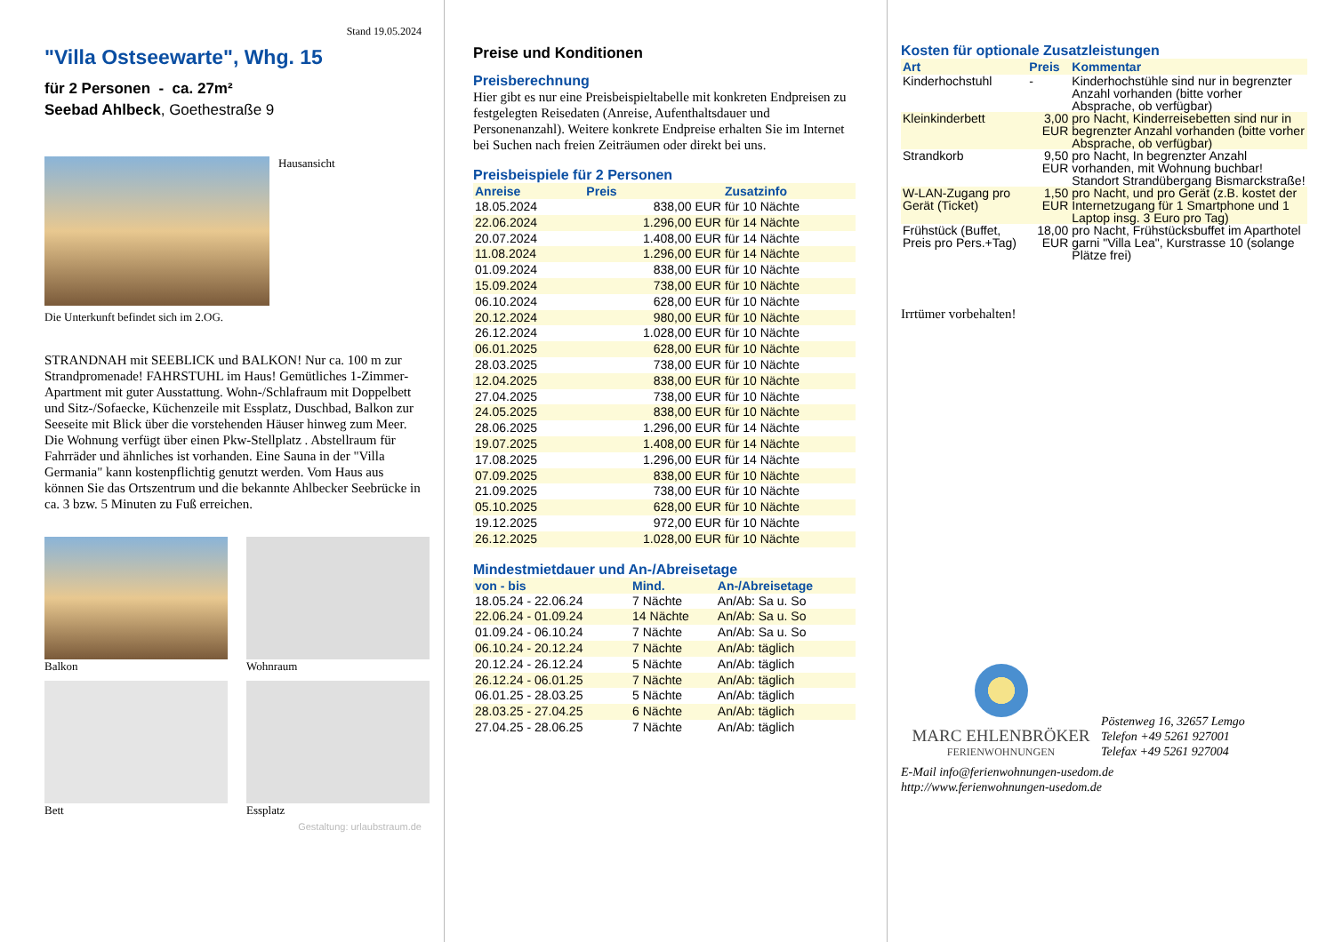Stand 19.05.2024
"Villa Ostseewarte", Whg. 15
für 2 Personen - ca. 27m²
Seebad Ahlbeck, Goethestraße 9
Hausansicht
Die Unterkunft befindet sich im 2.OG.
STRANDNAH mit SEEBLICK und BALKON! Nur ca. 100 m zur Strandpromenade! FAHRSTUHL im Haus! Gemütliches 1-Zimmer-Apartment mit guter Ausstattung. Wohn-/Schlafraum mit Doppelbett und Sitz-/Sofaecke, Küchenzeile mit Essplatz, Duschbad, Balkon zur Seeseite mit Blick über die vorstehenden Häuser hinweg zum Meer. Die Wohnung verfügt über einen Pkw-Stellplatz . Abstellraum für Fahrräder und ähnliches ist vorhanden. Eine Sauna in der "Villa Germania" kann kostenpflichtig genutzt werden. Vom Haus aus können Sie das Ortszentrum und die bekannte Ahlbecker Seebrücke in ca. 3 bzw. 5 Minuten zu Fuß erreichen.
Balkon
Wohnraum
Bett
Essplatz
Gestaltung: urlaubstraum.de
Preise und Konditionen
Preisberechnung
Hier gibt es nur eine Preisbeispieltabelle mit konkreten Endpreisen zu festgelegten Reisedaten (Anreise, Aufenthaltsdauer und Personenanzahl). Weitere konkrete Endpreise erhalten Sie im Internet bei Suchen nach freien Zeiträumen oder direkt bei uns.
Preisbeispiele für 2 Personen
| Anreise | Preis | Zusatzinfo |
| --- | --- | --- |
| 18.05.2024 | 838,00 EUR | für 10 Nächte |
| 22.06.2024 | 1.296,00 EUR | für 14 Nächte |
| 20.07.2024 | 1.408,00 EUR | für 14 Nächte |
| 11.08.2024 | 1.296,00 EUR | für 14 Nächte |
| 01.09.2024 | 838,00 EUR | für 10 Nächte |
| 15.09.2024 | 738,00 EUR | für 10 Nächte |
| 06.10.2024 | 628,00 EUR | für 10 Nächte |
| 20.12.2024 | 980,00 EUR | für 10 Nächte |
| 26.12.2024 | 1.028,00 EUR | für 10 Nächte |
| 06.01.2025 | 628,00 EUR | für 10 Nächte |
| 28.03.2025 | 738,00 EUR | für 10 Nächte |
| 12.04.2025 | 838,00 EUR | für 10 Nächte |
| 27.04.2025 | 738,00 EUR | für 10 Nächte |
| 24.05.2025 | 838,00 EUR | für 10 Nächte |
| 28.06.2025 | 1.296,00 EUR | für 14 Nächte |
| 19.07.2025 | 1.408,00 EUR | für 14 Nächte |
| 17.08.2025 | 1.296,00 EUR | für 14 Nächte |
| 07.09.2025 | 838,00 EUR | für 10 Nächte |
| 21.09.2025 | 738,00 EUR | für 10 Nächte |
| 05.10.2025 | 628,00 EUR | für 10 Nächte |
| 19.12.2025 | 972,00 EUR | für 10 Nächte |
| 26.12.2025 | 1.028,00 EUR | für 10 Nächte |
Mindestmietdauer und An-/Abreisetage
| von - bis | Mind. | An-/Abreisetage |
| --- | --- | --- |
| 18.05.24 - 22.06.24 | 7 Nächte | An/Ab: Sa u. So |
| 22.06.24 - 01.09.24 | 14 Nächte | An/Ab: Sa u. So |
| 01.09.24 - 06.10.24 | 7 Nächte | An/Ab: Sa u. So |
| 06.10.24 - 20.12.24 | 7 Nächte | An/Ab: täglich |
| 20.12.24 - 26.12.24 | 5 Nächte | An/Ab: täglich |
| 26.12.24 - 06.01.25 | 7 Nächte | An/Ab: täglich |
| 06.01.25 - 28.03.25 | 5 Nächte | An/Ab: täglich |
| 28.03.25 - 27.04.25 | 6 Nächte | An/Ab: täglich |
| 27.04.25 - 28.06.25 | 7 Nächte | An/Ab: täglich |
Kosten für optionale Zusatzleistungen
| Art | Preis | Kommentar |
| --- | --- | --- |
| Kinderhochstuhl | - | Kinderhochstühle sind nur in begrenzter Anzahl vorhanden (bitte vorher Absprache, ob verfügbar) |
| Kleinkinderbett | 3,00 EUR | pro Nacht, Kinderreisebetten sind nur in begrenzter Anzahl vorhanden (bitte vorher Absprache, ob verfügbar) |
| Strandkorb | 9,50 EUR | pro Nacht, In begrenzter Anzahl vorhanden, mit Wohnung buchbar! Standort Strandübergang Bismarckstraße! |
| W-LAN-Zugang pro Gerät (Ticket) | 1,50 EUR | pro Nacht, und pro Gerät (z.B. kostet der Internetzugang für 1 Smartphone und 1 Laptop insg. 3 Euro pro Tag) |
| Frühstück (Buffet, Preis pro Pers.+Tag) | 18,00 EUR | pro Nacht, Frühstücksbuffet im Aparthotel garni "Villa Lea", Kurstrasse 10 (solange Plätze frei) |
Irrtümer vorbehalten!
MARC EHLENBRÖKER
FERIENWOHNUNGEN
Pöstenweg 16, 32657 Lemgo
Telefon +49 5261 927001
Telefax +49 5261 927004
E-Mail info@ferienwohnungen-usedom.de
http://www.ferienwohnungen-usedom.de